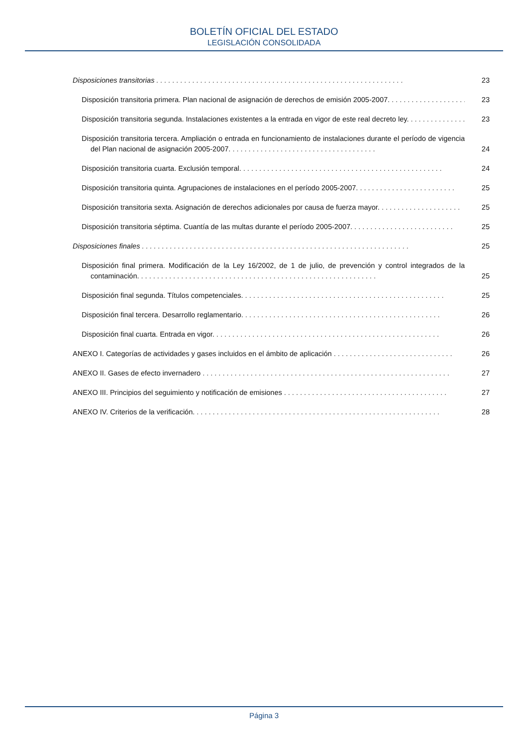BOLETÍN OFICIAL DEL ESTADO
LEGISLACIÓN CONSOLIDADA
Disposiciones transitorias . . . . . . . . . . . . . . . . . . . . . . . . . . . . . . . . . . . . . . . . . . . . . . . . . . . . . . . . . . . . . .
23
Disposición transitoria primera. Plan nacional de asignación de derechos de emisión 2005-2007. . . . . . . . . . . . . . . . . . . . .
23
Disposición transitoria segunda. Instalaciones existentes a la entrada en vigor de este real decreto ley. . . . . . . . . . . . . . .
23
Disposición transitoria tercera. Ampliación o entrada en funcionamiento de instalaciones durante el período de vigencia del Plan nacional de asignación 2005-2007. . . . . . . . . . . . . . . . . . . . . . . . . . . . . . . . . . . . .
24
Disposición transitoria cuarta. Exclusión temporal. . . . . . . . . . . . . . . . . . . . . . . . . . . . . . . . . . . . . . . . . . . . . . . . . . .
24
Disposición transitoria quinta. Agrupaciones de instalaciones en el período 2005-2007. . . . . . . . . . . . . . . . . . . . . . . . .
25
Disposición transitoria sexta. Asignación de derechos adicionales por causa de fuerza mayor. . . . . . . . . . . . . . . . . . . . .
25
Disposición transitoria séptima. Cuantía de las multas durante el período 2005-2007. . . . . . . . . . . . . . . . . . . . . . . . . .
25
Disposiciones finales . . . . . . . . . . . . . . . . . . . . . . . . . . . . . . . . . . . . . . . . . . . . . . . . . . . . . . . . . . . . . . . . . . .
25
Disposición final primera. Modificación de la Ley 16/2002, de 1 de julio, de prevención y control integrados de la contaminación. . . . . . . . . . . . . . . . . . . . . . . . . . . . . . . . . . . . . . . . . . . . . . . . . . . . . . . . . . . .
25
Disposición final segunda. Títulos competenciales. . . . . . . . . . . . . . . . . . . . . . . . . . . . . . . . . . . . . . . . . . . . . . . . . . .
25
Disposición final tercera. Desarrollo reglamentario. . . . . . . . . . . . . . . . . . . . . . . . . . . . . . . . . . . . . . . . . . . . . . . . . .
26
Disposición final cuarta. Entrada en vigor. . . . . . . . . . . . . . . . . . . . . . . . . . . . . . . . . . . . . . . . . . . . . . . . . . . . . . . . .
26
ANEXO I. Categorías de actividades y gases incluidos en el ámbito de aplicación . . . . . . . . . . . . . . . . . . . . . . . . . . . . . .
26
ANEXO II. Gases de efecto invernadero . . . . . . . . . . . . . . . . . . . . . . . . . . . . . . . . . . . . . . . . . . . . . . . . . . . . . . . . . . . . . .
27
ANEXO III. Principios del seguimiento y notificación de emisiones . . . . . . . . . . . . . . . . . . . . . . . . . . . . . . . . . . . . . . . . .
27
ANEXO IV. Criterios de la verificación. . . . . . . . . . . . . . . . . . . . . . . . . . . . . . . . . . . . . . . . . . . . . . . . . . . . . . . . . . . . . .
28
Página 3